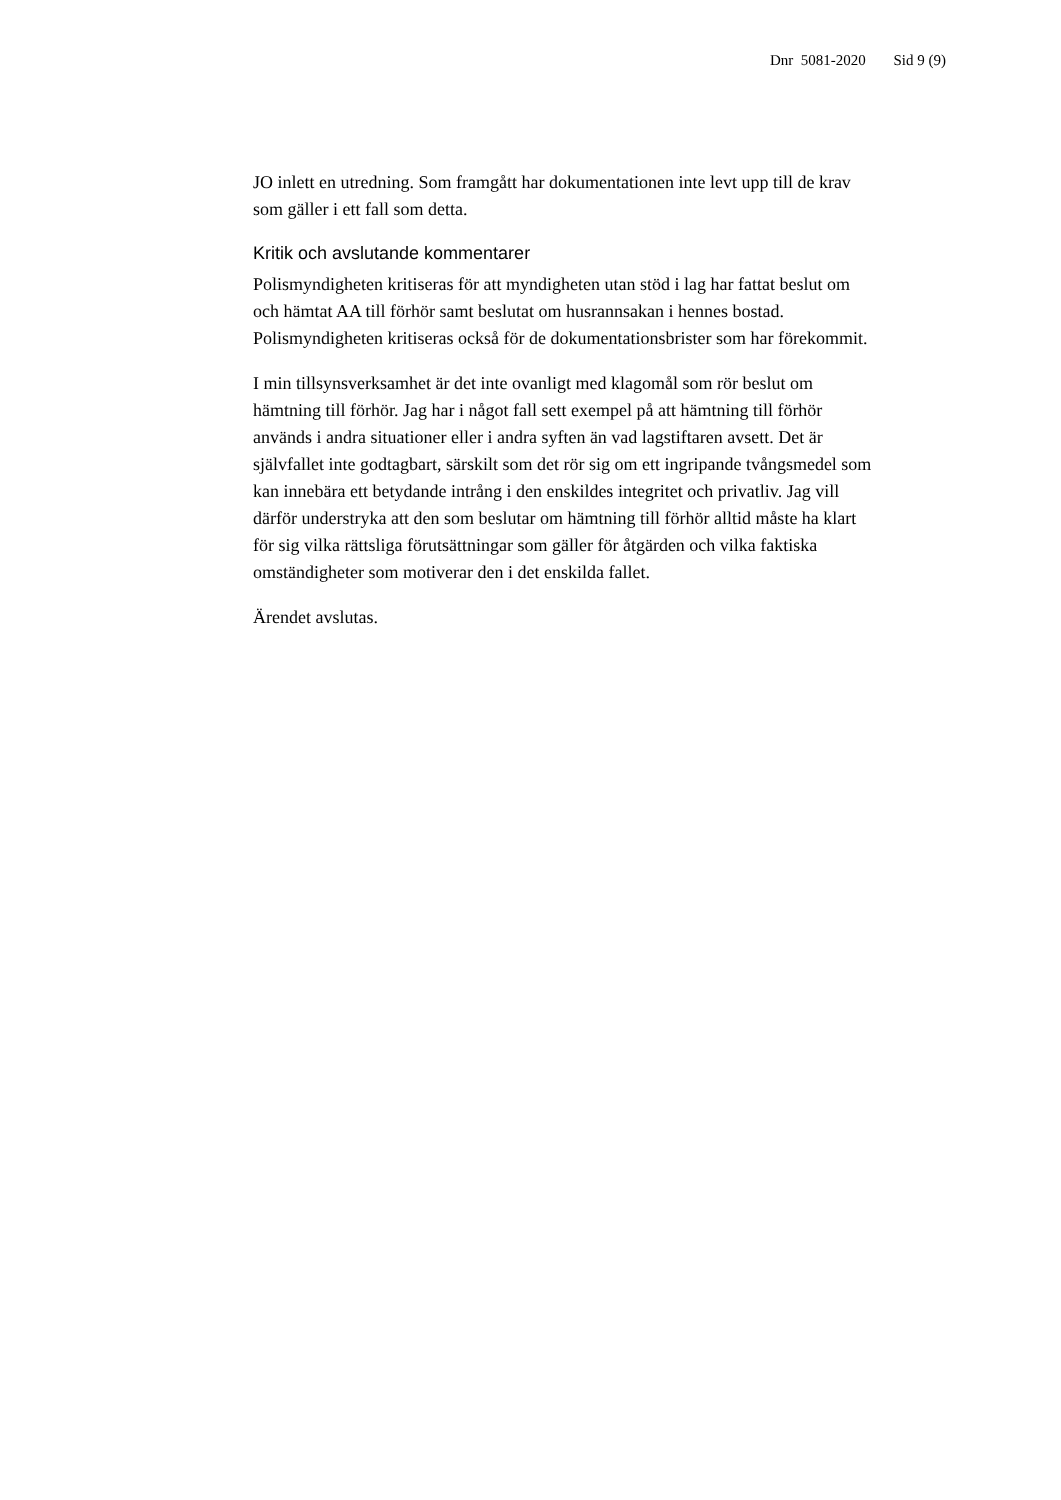Dnr 5081-2020 Sid 9 (9)
JO inlett en utredning. Som framgått har dokumentationen inte levt upp till de krav som gäller i ett fall som detta.
Kritik och avslutande kommentarer
Polismyndigheten kritiseras för att myndigheten utan stöd i lag har fattat beslut om och hämtat AA till förhör samt beslutat om husrannsakan i hennes bostad. Polismyndigheten kritiseras också för de dokumentationsbrister som har förekommit.
I min tillsynsverksamhet är det inte ovanligt med klagomål som rör beslut om hämtning till förhör. Jag har i något fall sett exempel på att hämtning till förhör används i andra situationer eller i andra syften än vad lagstiftaren avsett. Det är självfallet inte godtagbart, särskilt som det rör sig om ett ingripande tvångsmedel som kan innebära ett betydande intrång i den enskildes integritet och privatliv. Jag vill därför understryka att den som beslutar om hämtning till förhör alltid måste ha klart för sig vilka rättsliga förutsättningar som gäller för åtgärden och vilka faktiska omständigheter som motiverar den i det enskilda fallet.
Ärendet avslutas.